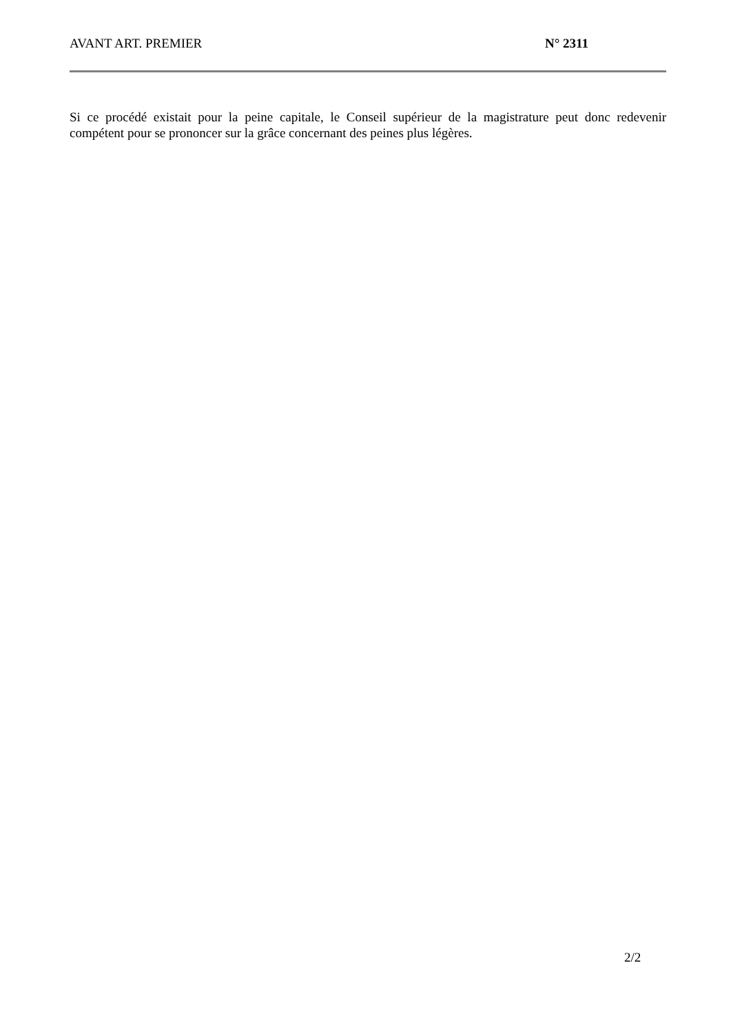AVANT ART. PREMIER N° 2311
Si ce procédé existait pour la peine capitale, le Conseil supérieur de la magistrature peut donc redevenir compétent pour se prononcer sur la grâce concernant des peines plus légères.
2/2